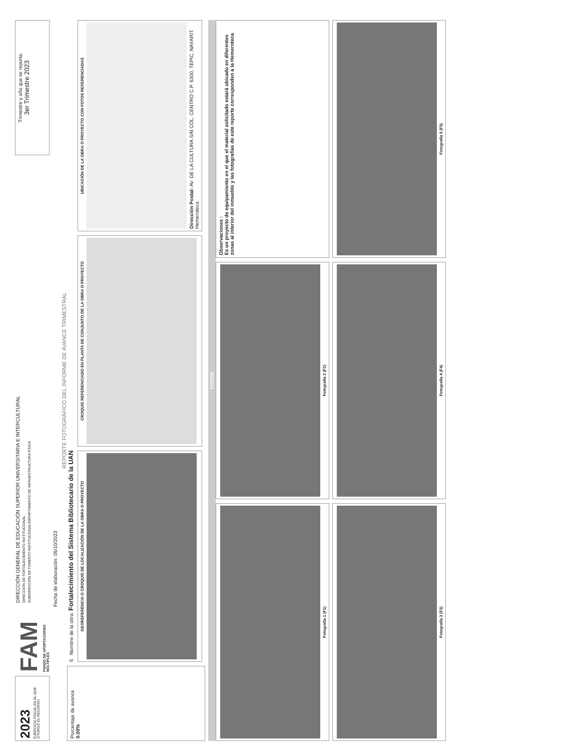2023
EJERCICIO FISCAL EN EL QUE OTORGÓ EL RECURSO
FAM
FONDO DE APORTACIONES MÚLTIPLES
DIRECCIÓN GENERAL DE EDUCACIÓN SUPERIOR UNIVERSITARIA E INTERCULTURAL
DIRECCIÓN DE FORTALECIMIENTO INSTITUCIONAL
SUBDIRECCIÓN DE FOMENTO INSTITUCIONAL/DEPARTAMENTO DE INFRAESTRUCTURA FÍSICA
Trimestre y año que se reporta:
3er Trimestre 2023
Fecha de elaboración: 05/10/2023
REPORTE FOTOGRÁFICO DEL INFORME DE AVANCE TRIMESTRAL
Porcentaje de avance
0.00%
5 Nombre de la obra: Fortalecimiento del Sistema Bibliotecario de la UAN
GEOREFERENCIA O CROQUIS DE LOCALIZACIÓN DE LA OBRA O PROYECTO
CROQUIS REFERENCIADO EN PLANTA DE CONJUNTO DE LA OBRA O PROYECTO
UBICACIÓN DE LA OBRA O PROYECTO CON FOTOS REFERENCIADAS
Dirección Postal: AV. DE LA CULTURA S/N COL. CENTRO C.P. 6300, TEPIC, NAYARIT. Hemeroteca
FOTOS
Fotografía 1 (F1)
Fotografía 2 (F2)
Observaciones :
Es un proyecto de equipamiento en el que el material solicitado estará ubicado en diferentes zonas al interior del inmueble y las fotografías de este reporte corresponden a la Hemeroteca
Fotografía 3 (F3)
Fotografía 4 (F4)
Fotografía 5 (F5)